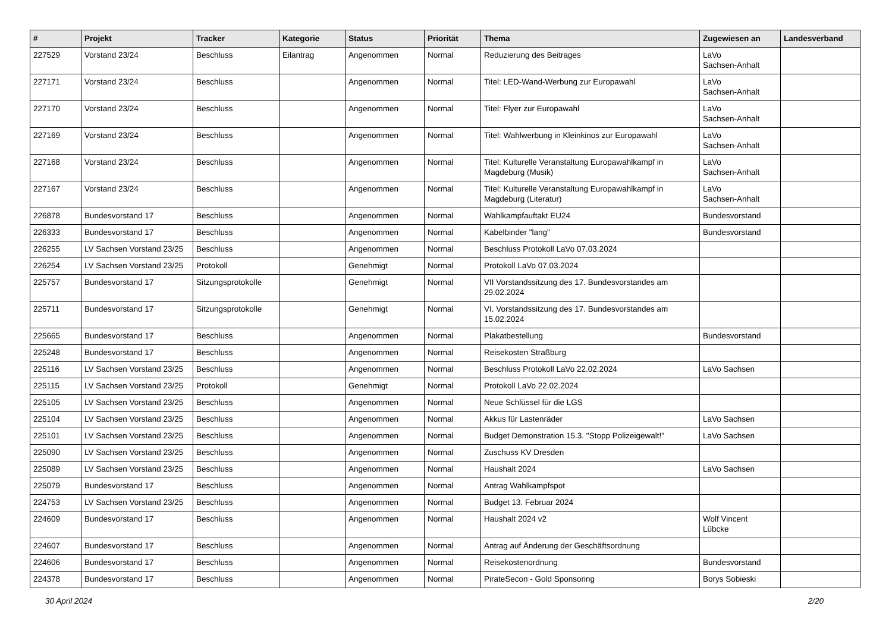| # | Projekt | Tracker | Kategorie | Status | Priorität | Thema | Zugewiesen an | Landesverband |
| --- | --- | --- | --- | --- | --- | --- | --- | --- |
| 227529 | Vorstand 23/24 | Beschluss | Eilantrag | Angenommen | Normal | Reduzierung des Beitrages | LaVo Sachsen-Anhalt | |
| 227171 | Vorstand 23/24 | Beschluss | | Angenommen | Normal | Titel: LED-Wand-Werbung zur Europawahl | LaVo Sachsen-Anhalt | |
| 227170 | Vorstand 23/24 | Beschluss | | Angenommen | Normal | Titel: Flyer zur Europawahl | LaVo Sachsen-Anhalt | |
| 227169 | Vorstand 23/24 | Beschluss | | Angenommen | Normal | Titel: Wahlwerbung in Kleinkinos zur Europawahl | LaVo Sachsen-Anhalt | |
| 227168 | Vorstand 23/24 | Beschluss | | Angenommen | Normal | Titel: Kulturelle Veranstaltung Europawahlkampf in Magdeburg (Musik) | LaVo Sachsen-Anhalt | |
| 227167 | Vorstand 23/24 | Beschluss | | Angenommen | Normal | Titel: Kulturelle Veranstaltung Europawahlkampf in Magdeburg (Literatur) | LaVo Sachsen-Anhalt | |
| 226878 | Bundesvorstand 17 | Beschluss | | Angenommen | Normal | Wahlkampfauftakt EU24 | Bundesvorstand | |
| 226333 | Bundesvorstand 17 | Beschluss | | Angenommen | Normal | Kabelbinder "lang" | Bundesvorstand | |
| 226255 | LV Sachsen Vorstand 23/25 | Beschluss | | Angenommen | Normal | Beschluss Protokoll LaVo 07.03.2024 | | |
| 226254 | LV Sachsen Vorstand 23/25 | Protokoll | | Genehmigt | Normal | Protokoll LaVo 07.03.2024 | | |
| 225757 | Bundesvorstand 17 | Sitzungsprotokolle | | Genehmigt | Normal | VII Vorstandssitzung des 17. Bundesvorstandes am 29.02.2024 | | |
| 225711 | Bundesvorstand 17 | Sitzungsprotokolle | | Genehmigt | Normal | VI. Vorstandssitzung des 17. Bundesvorstandes am 15.02.2024 | | |
| 225665 | Bundesvorstand 17 | Beschluss | | Angenommen | Normal | Plakatbestellung | Bundesvorstand | |
| 225248 | Bundesvorstand 17 | Beschluss | | Angenommen | Normal | Reisekosten Straßburg | | |
| 225116 | LV Sachsen Vorstand 23/25 | Beschluss | | Angenommen | Normal | Beschluss Protokoll LaVo 22.02.2024 | LaVo Sachsen | |
| 225115 | LV Sachsen Vorstand 23/25 | Protokoll | | Genehmigt | Normal | Protokoll LaVo 22.02.2024 | | |
| 225105 | LV Sachsen Vorstand 23/25 | Beschluss | | Angenommen | Normal | Neue Schlüssel für die LGS | | |
| 225104 | LV Sachsen Vorstand 23/25 | Beschluss | | Angenommen | Normal | Akkus für Lastenräder | LaVo Sachsen | |
| 225101 | LV Sachsen Vorstand 23/25 | Beschluss | | Angenommen | Normal | Budget Demonstration 15.3. "Stopp Polizeigewalt!" | LaVo Sachsen | |
| 225090 | LV Sachsen Vorstand 23/25 | Beschluss | | Angenommen | Normal | Zuschuss KV Dresden | | |
| 225089 | LV Sachsen Vorstand 23/25 | Beschluss | | Angenommen | Normal | Haushalt 2024 | LaVo Sachsen | |
| 225079 | Bundesvorstand 17 | Beschluss | | Angenommen | Normal | Antrag Wahlkampfspot | | |
| 224753 | LV Sachsen Vorstand 23/25 | Beschluss | | Angenommen | Normal | Budget 13. Februar 2024 | | |
| 224609 | Bundesvorstand 17 | Beschluss | | Angenommen | Normal | Haushalt 2024 v2 | Wolf Vincent Lübcke | |
| 224607 | Bundesvorstand 17 | Beschluss | | Angenommen | Normal | Antrag auf Änderung der Geschäftsordnung | | |
| 224606 | Bundesvorstand 17 | Beschluss | | Angenommen | Normal | Reisekostenordnung | Bundesvorstand | |
| 224378 | Bundesvorstand 17 | Beschluss | | Angenommen | Normal | PirateSecon - Gold Sponsoring | Borys Sobieski | |
30 April 2024 2/20